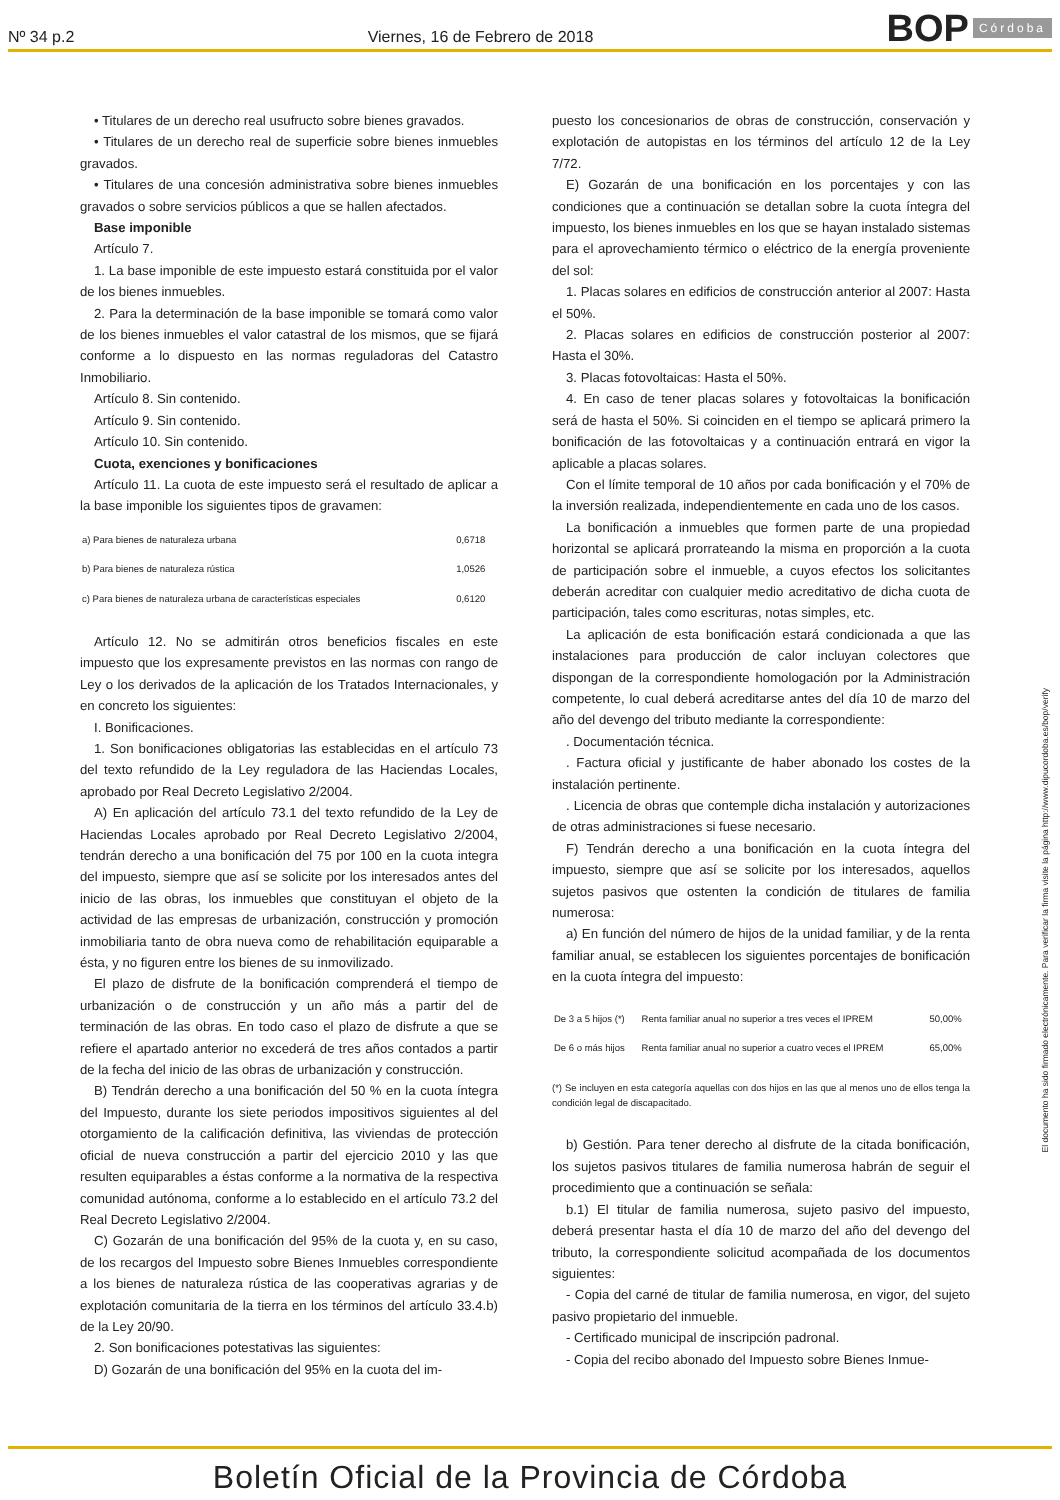Nº 34 p.2 Viernes, 16 de Febrero de 2018 BOP Córdoba
• Titulares de un derecho real usufructo sobre bienes gravados.
• Titulares de un derecho real de superficie sobre bienes inmuebles gravados.
• Titulares de una concesión administrativa sobre bienes inmuebles gravados o sobre servicios públicos a que se hallen afectados.
Base imponible
Artículo 7.
1. La base imponible de este impuesto estará constituida por el valor de los bienes inmuebles.
2. Para la determinación de la base imponible se tomará como valor de los bienes inmuebles el valor catastral de los mismos, que se fijará conforme a lo dispuesto en las normas reguladoras del Catastro Inmobiliario.
Artículo 8. Sin contenido.
Artículo 9. Sin contenido.
Artículo 10. Sin contenido.
Cuota, exenciones y bonificaciones
Artículo 11. La cuota de este impuesto será el resultado de aplicar a la base imponible los siguientes tipos de gravamen:
| a) Para bienes de naturaleza urbana | 0,6718 |
| b) Para bienes de naturaleza rústica | 1,0526 |
| c) Para bienes de naturaleza urbana de características especiales | 0,6120 |
Artículo 12. No se admitirán otros beneficios fiscales en este impuesto que los expresamente previstos en las normas con rango de Ley o los derivados de la aplicación de los Tratados Internacionales, y en concreto los siguientes:
I. Bonificaciones.
1. Son bonificaciones obligatorias las establecidas en el artículo 73 del texto refundido de la Ley reguladora de las Haciendas Locales, aprobado por Real Decreto Legislativo 2/2004.
A) En aplicación del artículo 73.1 del texto refundido de la Ley de Haciendas Locales aprobado por Real Decreto Legislativo 2/2004, tendrán derecho a una bonificación del 75 por 100 en la cuota integra del impuesto, siempre que así se solicite por los interesados antes del inicio de las obras, los inmuebles que constituyan el objeto de la actividad de las empresas de urbanización, construcción y promoción inmobiliaria tanto de obra nueva como de rehabilitación equiparable a ésta, y no figuren entre los bienes de su inmovilizado.
El plazo de disfrute de la bonificación comprenderá el tiempo de urbanización o de construcción y un año más a partir del de terminación de las obras. En todo caso el plazo de disfrute a que se refiere el apartado anterior no excederá de tres años contados a partir de la fecha del inicio de las obras de urbanización y construcción.
B) Tendrán derecho a una bonificación del 50 % en la cuota íntegra del Impuesto, durante los siete periodos impositivos siguientes al del otorgamiento de la calificación definitiva, las viviendas de protección oficial de nueva construcción a partir del ejercicio 2010 y las que resulten equiparables a éstas conforme a la normativa de la respectiva comunidad autónoma, conforme a lo establecido en el artículo 73.2 del Real Decreto Legislativo 2/2004.
C) Gozarán de una bonificación del 95% de la cuota y, en su caso, de los recargos del Impuesto sobre Bienes Inmuebles correspondiente a los bienes de naturaleza rústica de las cooperativas agrarias y de explotación comunitaria de la tierra en los términos del artículo 33.4.b) de la Ley 20/90.
2. Son bonificaciones potestativas las siguientes:
D) Gozarán de una bonificación del 95% en la cuota del im-
puesto los concesionarios de obras de construcción, conservación y explotación de autopistas en los términos del artículo 12 de la Ley 7/72.
E) Gozarán de una bonificación en los porcentajes y con las condiciones que a continuación se detallan sobre la cuota íntegra del impuesto, los bienes inmuebles en los que se hayan instalado sistemas para el aprovechamiento térmico o eléctrico de la energía proveniente del sol:
1. Placas solares en edificios de construcción anterior al 2007: Hasta el 50%.
2. Placas solares en edificios de construcción posterior al 2007: Hasta el 30%.
3. Placas fotovoltaicas: Hasta el 50%.
4. En caso de tener placas solares y fotovoltaicas la bonificación será de hasta el 50%. Si coinciden en el tiempo se aplicará primero la bonificación de las fotovoltaicas y a continuación entrará en vigor la aplicable a placas solares.
Con el límite temporal de 10 años por cada bonificación y el 70% de la inversión realizada, independientemente en cada uno de los casos.
La bonificación a inmuebles que formen parte de una propiedad horizontal se aplicará prorrateando la misma en proporción a la cuota de participación sobre el inmueble, a cuyos efectos los solicitantes deberán acreditar con cualquier medio acreditativo de dicha cuota de participación, tales como escrituras, notas simples, etc.
La aplicación de esta bonificación estará condicionada a que las instalaciones para producción de calor incluyan colectores que dispongan de la correspondiente homologación por la Administración competente, lo cual deberá acreditarse antes del día 10 de marzo del año del devengo del tributo mediante la correspondiente:
. Documentación técnica.
. Factura oficial y justificante de haber abonado los costes de la instalación pertinente.
. Licencia de obras que contemple dicha instalación y autorizaciones de otras administraciones si fuese necesario.
F) Tendrán derecho a una bonificación en la cuota íntegra del impuesto, siempre que así se solicite por los interesados, aquellos sujetos pasivos que ostenten la condición de titulares de familia numerosa:
a) En función del número de hijos de la unidad familiar, y de la renta familiar anual, se establecen los siguientes porcentajes de bonificación en la cuota íntegra del impuesto:
| De 3 a 5 hijos (*) | Renta familiar anual no superior a tres veces el IPREM | 50,00% |
| De 6 o más hijos | Renta familiar anual no superior a cuatro veces el IPREM | 65,00% |
(*) Se incluyen en esta categoría aquellas con dos hijos en las que al menos uno de ellos tenga la condición legal de discapacitado.
b) Gestión. Para tener derecho al disfrute de la citada bonificación, los sujetos pasivos titulares de familia numerosa habrán de seguir el procedimiento que a continuación se señala:
b.1) El titular de familia numerosa, sujeto pasivo del impuesto, deberá presentar hasta el día 10 de marzo del año del devengo del tributo, la correspondiente solicitud acompañada de los documentos siguientes:
- Copia del carné de titular de familia numerosa, en vigor, del sujeto pasivo propietario del inmueble.
- Certificado municipal de inscripción padronal.
- Copia del recibo abonado del Impuesto sobre Bienes Inmue-
El documento ha sido firmado electrónicamente. Para verificar la firma visite la página http://www.dipucordoba.es/bop/verify
Boletín Oficial de la Provincia de Córdoba